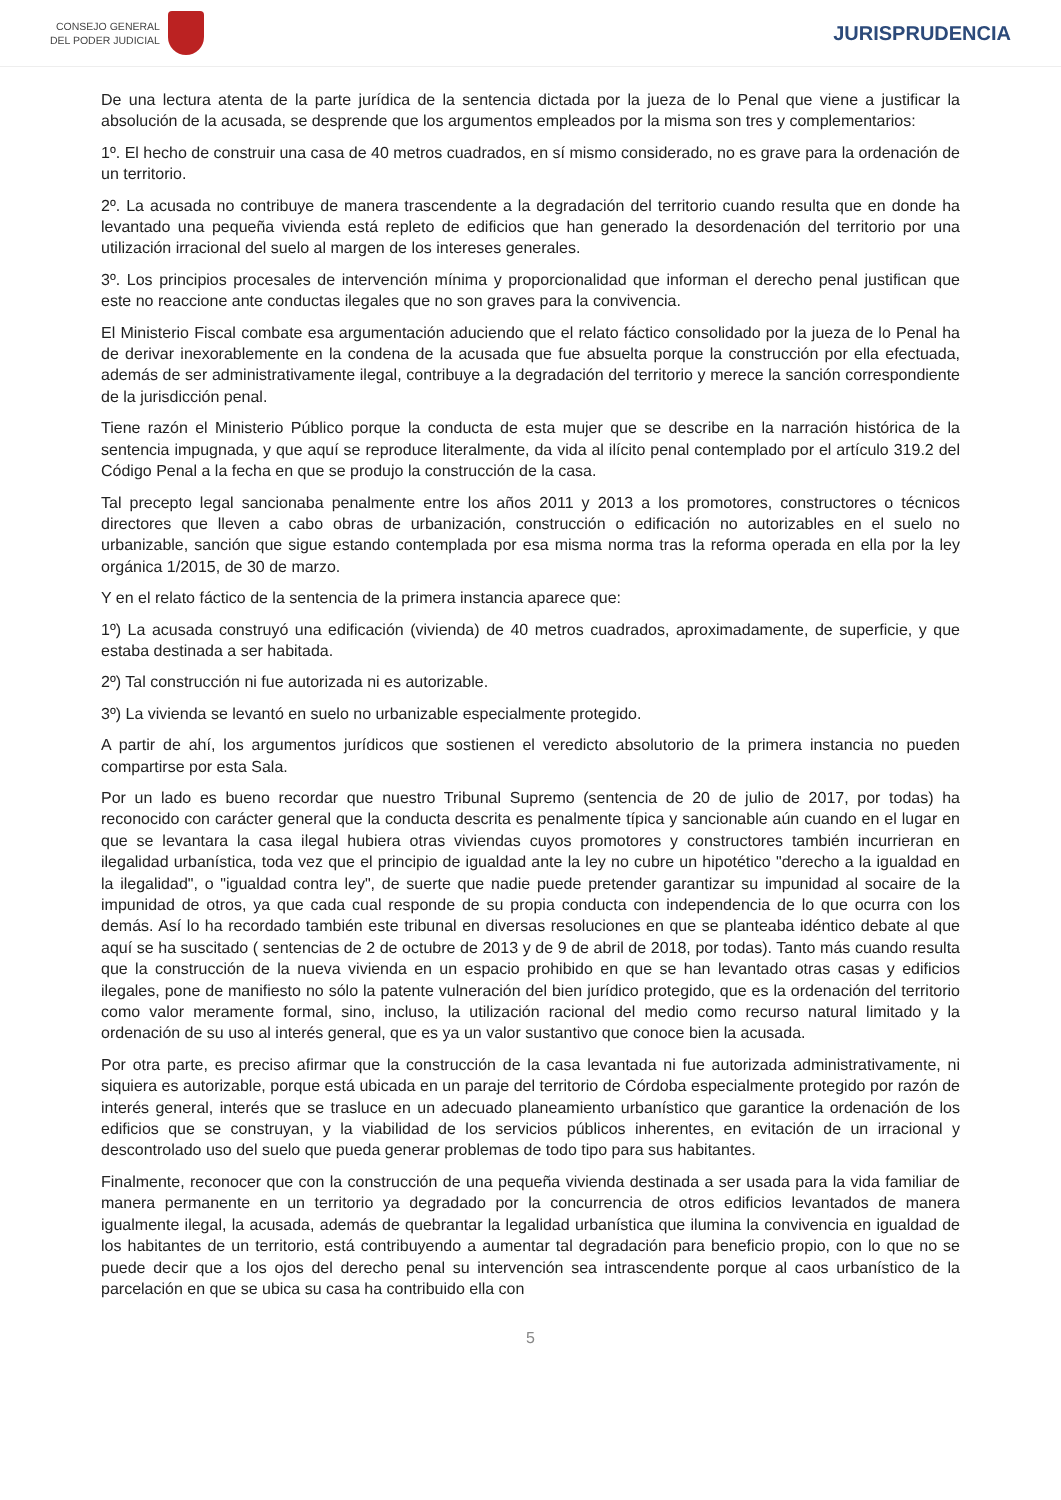CONSEJO GENERAL
DEL PODER JUDICIAL
JURISPRUDENCIA
De una lectura atenta de la parte jurídica de la sentencia dictada por la jueza de lo Penal que viene a justificar la absolución de la acusada, se desprende que los argumentos empleados por la misma son tres y complementarios:
1º. El hecho de construir una casa de 40 metros cuadrados, en sí mismo considerado, no es grave para la ordenación de un territorio.
2º. La acusada no contribuye de manera trascendente a la degradación del territorio cuando resulta que en donde ha levantado una pequeña vivienda está repleto de edificios que han generado la desordenación del territorio por una utilización irracional del suelo al margen de los intereses generales.
3º. Los principios procesales de intervención mínima y proporcionalidad que informan el derecho penal justifican que este no reaccione ante conductas ilegales que no son graves para la convivencia.
El Ministerio Fiscal combate esa argumentación aduciendo que el relato fáctico consolidado por la jueza de lo Penal ha de derivar inexorablemente en la condena de la acusada que fue absuelta porque la construcción por ella efectuada, además de ser administrativamente ilegal, contribuye a la degradación del territorio y merece la sanción correspondiente de la jurisdicción penal.
Tiene razón el Ministerio Público porque la conducta de esta mujer que se describe en la narración histórica de la sentencia impugnada, y que aquí se reproduce literalmente, da vida al ilícito penal contemplado por el artículo 319.2 del Código Penal a la fecha en que se produjo la construcción de la casa.
Tal precepto legal sancionaba penalmente entre los años 2011 y 2013 a los promotores, constructores o técnicos directores que lleven a cabo obras de urbanización, construcción o edificación no autorizables en el suelo no urbanizable, sanción que sigue estando contemplada por esa misma norma tras la reforma operada en ella por la ley orgánica 1/2015, de 30 de marzo.
Y en el relato fáctico de la sentencia de la primera instancia aparece que:
1º) La acusada construyó una edificación (vivienda) de 40 metros cuadrados, aproximadamente, de superficie, y que estaba destinada a ser habitada.
2º) Tal construcción ni fue autorizada ni es autorizable.
3º) La vivienda se levantó en suelo no urbanizable especialmente protegido.
A partir de ahí, los argumentos jurídicos que sostienen el veredicto absolutorio de la primera instancia no pueden compartirse por esta Sala.
Por un lado es bueno recordar que nuestro Tribunal Supremo (sentencia de 20 de julio de 2017, por todas) ha reconocido con carácter general que la conducta descrita es penalmente típica y sancionable aún cuando en el lugar en que se levantara la casa ilegal hubiera otras viviendas cuyos promotores y constructores también incurrieran en ilegalidad urbanística, toda vez que el principio de igualdad ante la ley no cubre un hipotético "derecho a la igualdad en la ilegalidad", o "igualdad contra ley", de suerte que nadie puede pretender garantizar su impunidad al socaire de la impunidad de otros, ya que cada cual responde de su propia conducta con independencia de lo que ocurra con los demás. Así lo ha recordado también este tribunal en diversas resoluciones en que se planteaba idéntico debate al que aquí se ha suscitado ( sentencias de 2 de octubre de 2013 y de 9 de abril de 2018, por todas). Tanto más cuando resulta que la construcción de la nueva vivienda en un espacio prohibido en que se han levantado otras casas y edificios ilegales, pone de manifiesto no sólo la patente vulneración del bien jurídico protegido, que es la ordenación del territorio como valor meramente formal, sino, incluso, la utilización racional del medio como recurso natural limitado y la ordenación de su uso al interés general, que es ya un valor sustantivo que conoce bien la acusada.
Por otra parte, es preciso afirmar que la construcción de la casa levantada ni fue autorizada administrativamente, ni siquiera es autorizable, porque está ubicada en un paraje del territorio de Córdoba especialmente protegido por razón de interés general, interés que se trasluce en un adecuado planeamiento urbanístico que garantice la ordenación de los edificios que se construyan, y la viabilidad de los servicios públicos inherentes, en evitación de un irracional y descontrolado uso del suelo que pueda generar problemas de todo tipo para sus habitantes.
Finalmente, reconocer que con la construcción de una pequeña vivienda destinada a ser usada para la vida familiar de manera permanente en un territorio ya degradado por la concurrencia de otros edificios levantados de manera igualmente ilegal, la acusada, además de quebrantar la legalidad urbanística que ilumina la convivencia en igualdad de los habitantes de un territorio, está contribuyendo a aumentar tal degradación para beneficio propio, con lo que no se puede decir que a los ojos del derecho penal su intervención sea intrascendente porque al caos urbanístico de la parcelación en que se ubica su casa ha contribuido ella con
5